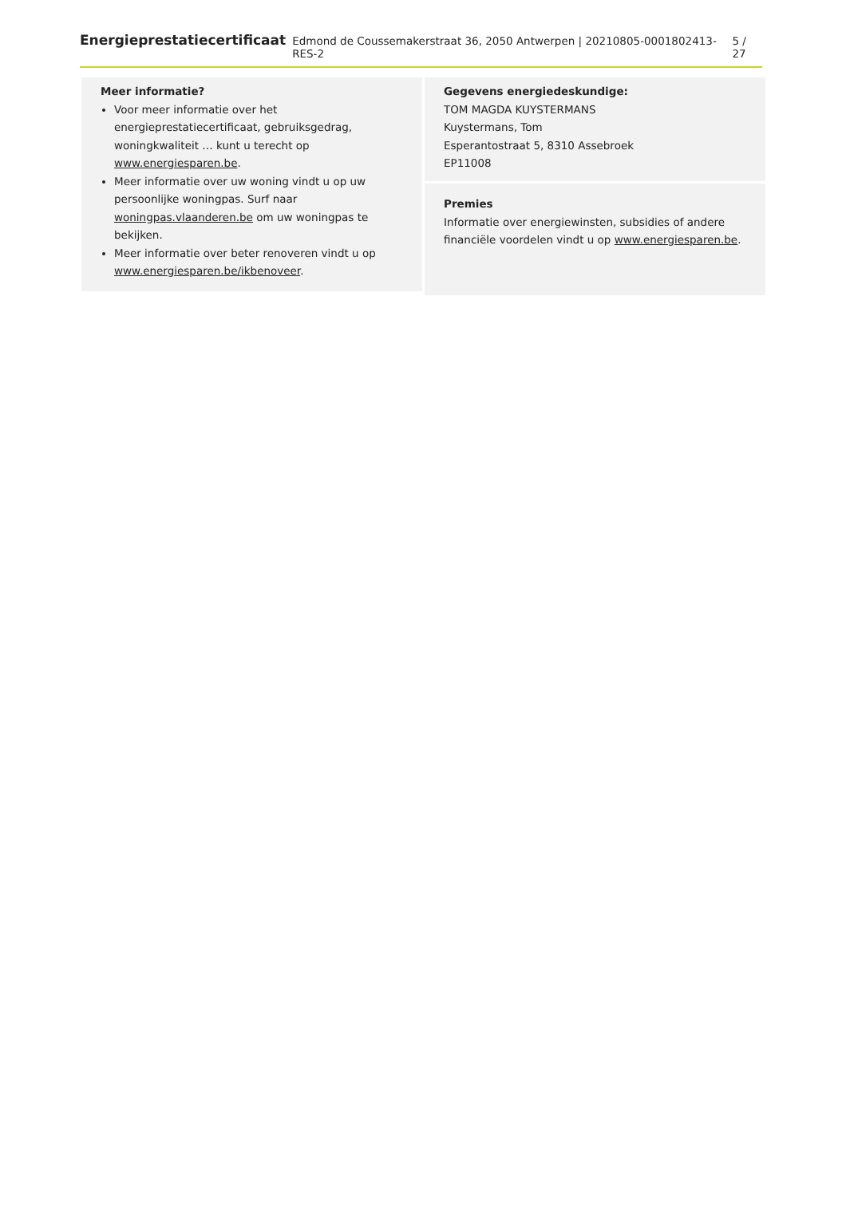Energieprestatiecertificaat Edmond de Coussemakerstraat 36, 2050 Antwerpen | 20210805-0001802413-RES-2 5 / 27
Meer informatie?
Voor meer informatie over het energieprestatiecertificaat, gebruiksgedrag, woningkwaliteit … kunt u terecht op www.energiesparen.be.
Meer informatie over uw woning vindt u op uw persoonlijke woningpas. Surf naar woningpas.vlaanderen.be om uw woningpas te bekijken.
Meer informatie over beter renoveren vindt u op www.energiesparen.be/ikbenoveer.
Gegevens energiedeskundige:
TOM MAGDA KUYSTERMANS
Kuystermans, Tom
Esperantostraat 5, 8310 Assebroek
EP11008
Premies
Informatie over energiewinsten, subsidies of andere financiële voordelen vindt u op www.energiesparen.be.